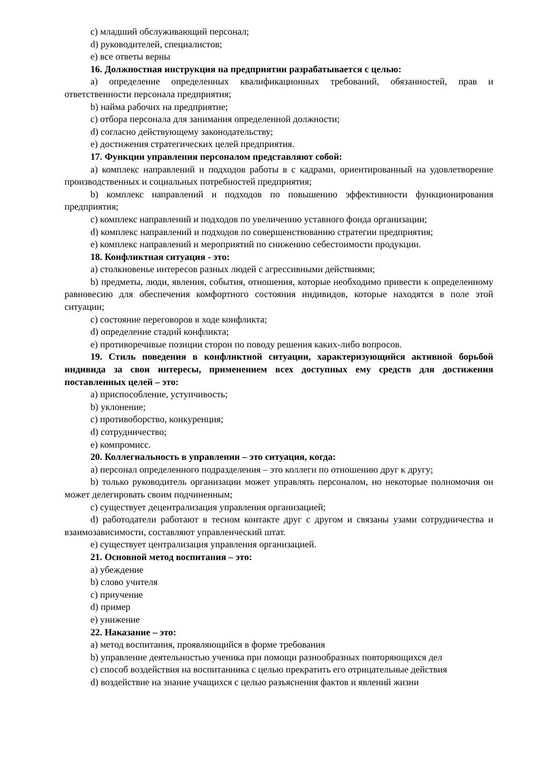c) младший обслуживающий персонал;
d) руководителей, специалистов;
e) все ответы верны
16. Должностная инструкция на предприятии разрабатывается с целью:
a) определение определенных квалификационных требований, обязанностей, прав и ответственности персонала предприятия;
b) найма рабочих на предприятие;
c) отбора персонала для занимания определенной должности;
d) согласно действующему законодательству;
e) достижения стратегических целей предприятия.
17. Функции управления персоналом представляют собой:
a) комплекс направлений и подходов работы в с кадрами, ориентированный на удовлетворение производственных и социальных потребностей предприятия;
b) комплекс направлений и подходов по повышению эффективности функционирования предприятия;
c) комплекс направлений и подходов по увеличению уставного фонда организации;
d) комплекс направлений и подходов по совершенствованию стратегии предприятия;
e) комплекс направлений и мероприятий по снижению себестоимости продукции.
18. Конфликтная ситуация - это:
a) столкновенье интересов разных людей с агрессивными действиями;
b) предметы, люди, явления, события, отношения, которые необходимо привести к определенному равновесию для обеспечения комфортного состояния индивидов, которые находятся в поле этой ситуации;
c) состояние переговоров в ходе конфликта;
d) определение стадий конфликта;
e) противоречивые позиции сторон по поводу решения каких-либо вопросов.
19. Стиль поведения в конфликтной ситуации, характеризующийся активной борьбой индивида за свои интересы, применением всех доступных ему средств для достижения поставленных целей – это:
a) приспособление, уступчивость;
b) уклонение;
c) противоборство, конкуренция;
d) сотрудничество;
e) компромисс.
20. Коллегиальность в управлении – это ситуация, когда:
a) персонал определенного подразделения – это коллеги по отношению друг к другу;
b) только руководитель организации может управлять персоналом, но некоторые полномочия он может делегировать своим подчиненным;
c) существует децентрализация управления организацией;
d) работодатели работают в тесном контакте друг с другом и связаны узами сотрудничества и взаимозависимости, составляют управленческий штат.
e) существует централизация управления организацией.
21. Основной метод воспитания – это:
a) убеждение
b) слово учителя
c) приучение
d) пример
e) унижение
22. Наказание – это:
a) метод воспитания, проявляющийся в форме требования
b) управление деятельностью ученика при помощи разнообразных повторяющихся дел
c) способ воздействия на воспитанника с целью прекратить его отрицательные действия
d) воздействие на знание учащихся с целью разъяснения фактов и явлений жизни